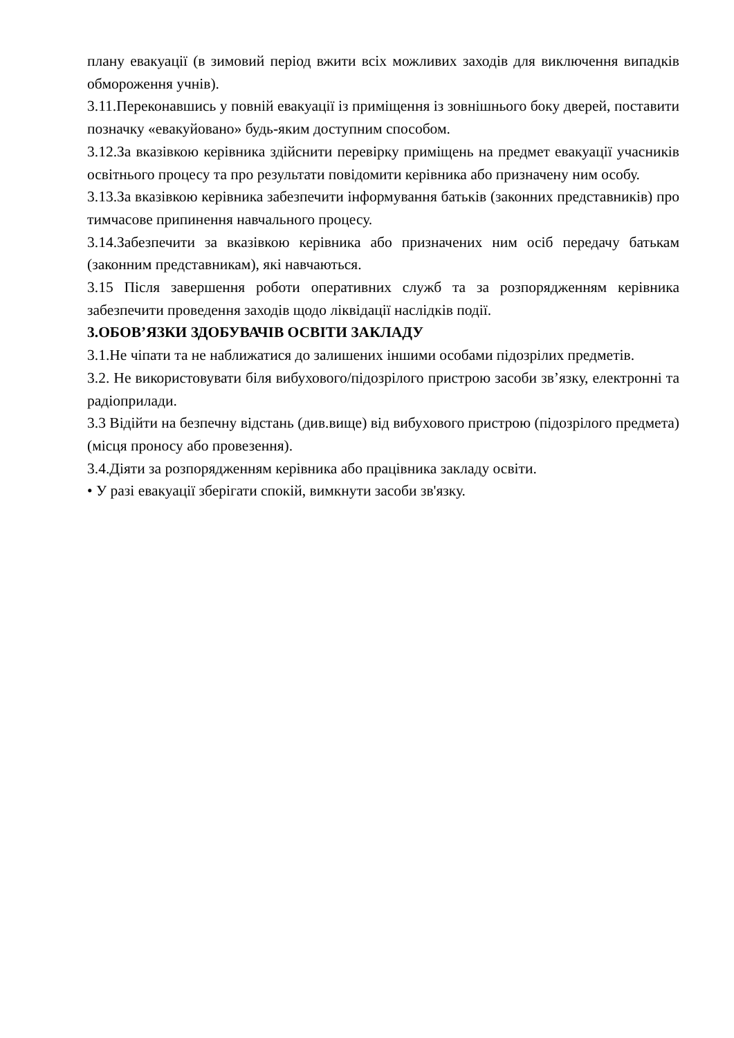плану евакуації (в зимовий період вжити всіх можливих заходів для виключення випадків обмороження учнів).
3.11.Переконавшись у повній евакуації із приміщення із зовнішнього боку дверей, поставити позначку «евакуйовано» будь-яким доступним способом.
3.12.За вказівкою керівника здійснити перевірку приміщень на предмет евакуації учасників освітнього процесу та про результати повідомити керівника або призначену ним особу.
3.13.За вказівкою керівника забезпечити інформування батьків (законних представників) про тимчасове припинення навчального процесу.
3.14.Забезпечити за вказівкою керівника або призначених ним осіб передачу батькам (законним представникам), які навчаються.
3.15 Після завершення роботи оперативних служб та за розпорядженням керівника забезпечити проведення заходів щодо ліквідації наслідків події.
3.ОБОВ’ЯЗКИ ЗДОБУВАЧІВ ОСВІТИ ЗАКЛАДУ
3.1.Не чіпати та не наближатися до залишених іншими особами підозрілих предметів.
3.2. Не використовувати біля вибухового/підозрілого пристрою засоби зв’язку, електронні та радіоприлади.
3.3 Відійти на безпечну відстань (див.вище) від вибухового пристрою (підозрілого предмета) (місця проносу або провезення).
3.4.Діяти за розпорядженням керівника або працівника закладу освіти.
• У разі евакуації зберігати спокій, вимкнути засоби зв'язку.